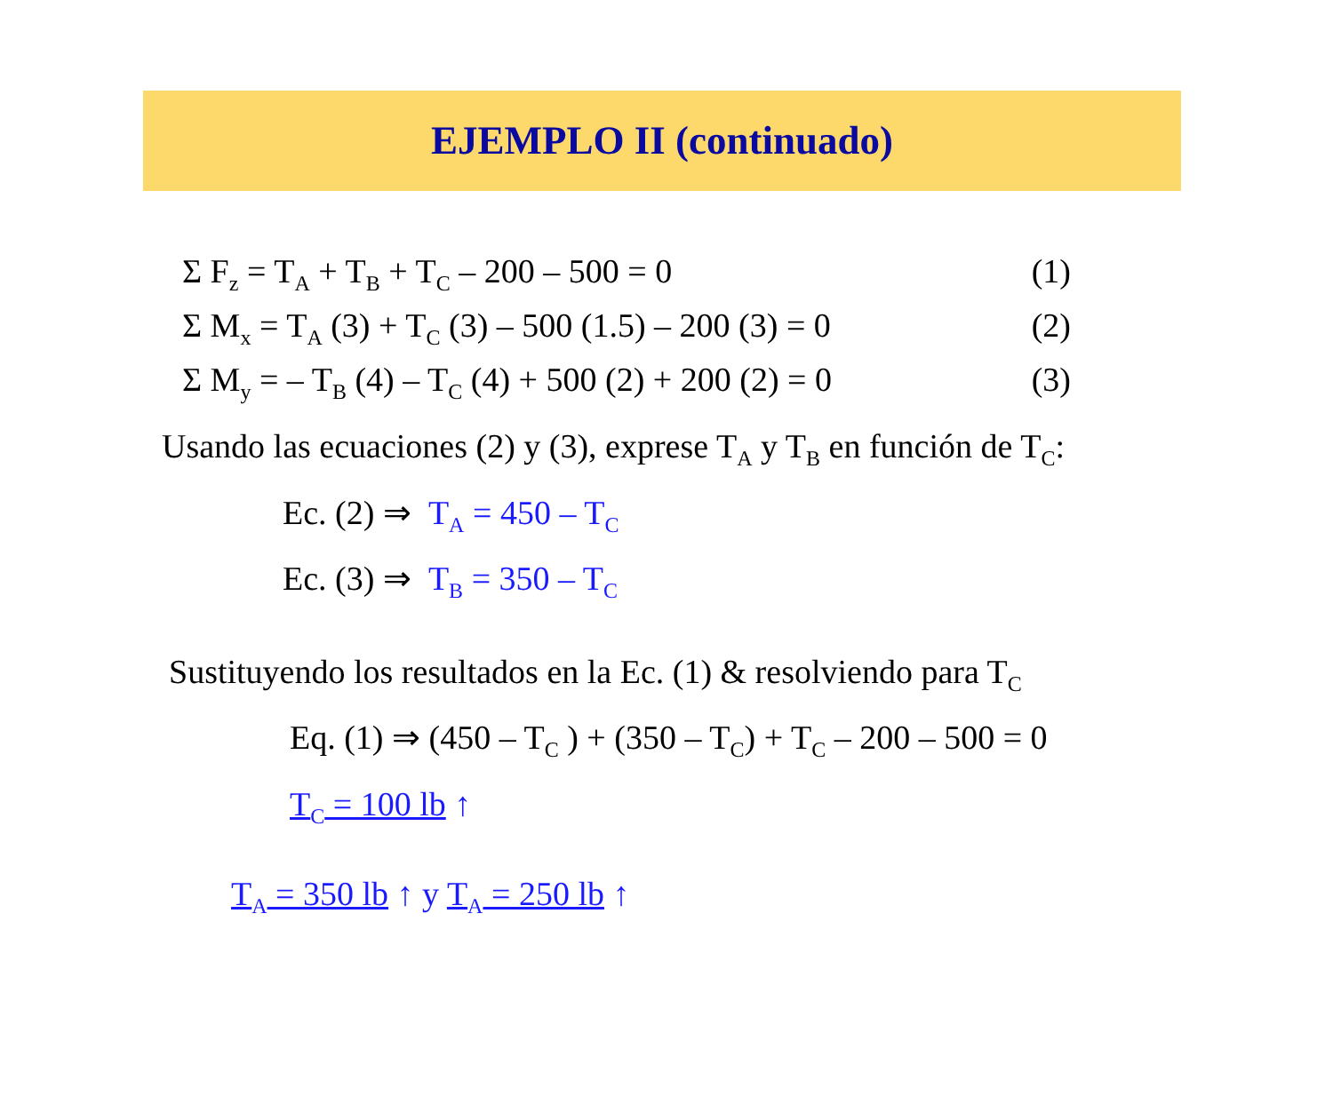EJEMPLO II (continuado)
Σ F<sub>z</sub> = T<sub>A</sub> + T<sub>B</sub> + T<sub>C</sub> – 200 – 500 = 0 (1)
Σ M<sub>x</sub> = T<sub>A</sub> (3) + T<sub>C</sub> (3) – 500 (1.5) – 200 (3) = 0 (2)
Σ M<sub>y</sub> = – T<sub>B</sub> (4) – T<sub>C</sub> (4) + 500 (2) + 200 (2) = 0 (3)
Usando las ecuaciones (2) y (3), exprese T<sub>A</sub> y T<sub>B</sub> en función de T<sub>C</sub>:
Ec. (2) ⇒ T<sub>A</sub> = 450 – T<sub>C</sub>
Ec. (3) ⇒ T<sub>B</sub> = 350 – T<sub>C</sub>
Sustituyendo los resultados en la Ec. (1) & resolviendo para T<sub>C</sub>
Eq. (1) ⇒ (450 – T<sub>C</sub> ) + (350 – T<sub>C</sub>) + T<sub>C</sub> – 200 – 500 = 0
T<sub>C</sub> = 100 lb ↑
T<sub>A</sub> = 350 lb ↑ y T<sub>A</sub> = 250 lb ↑